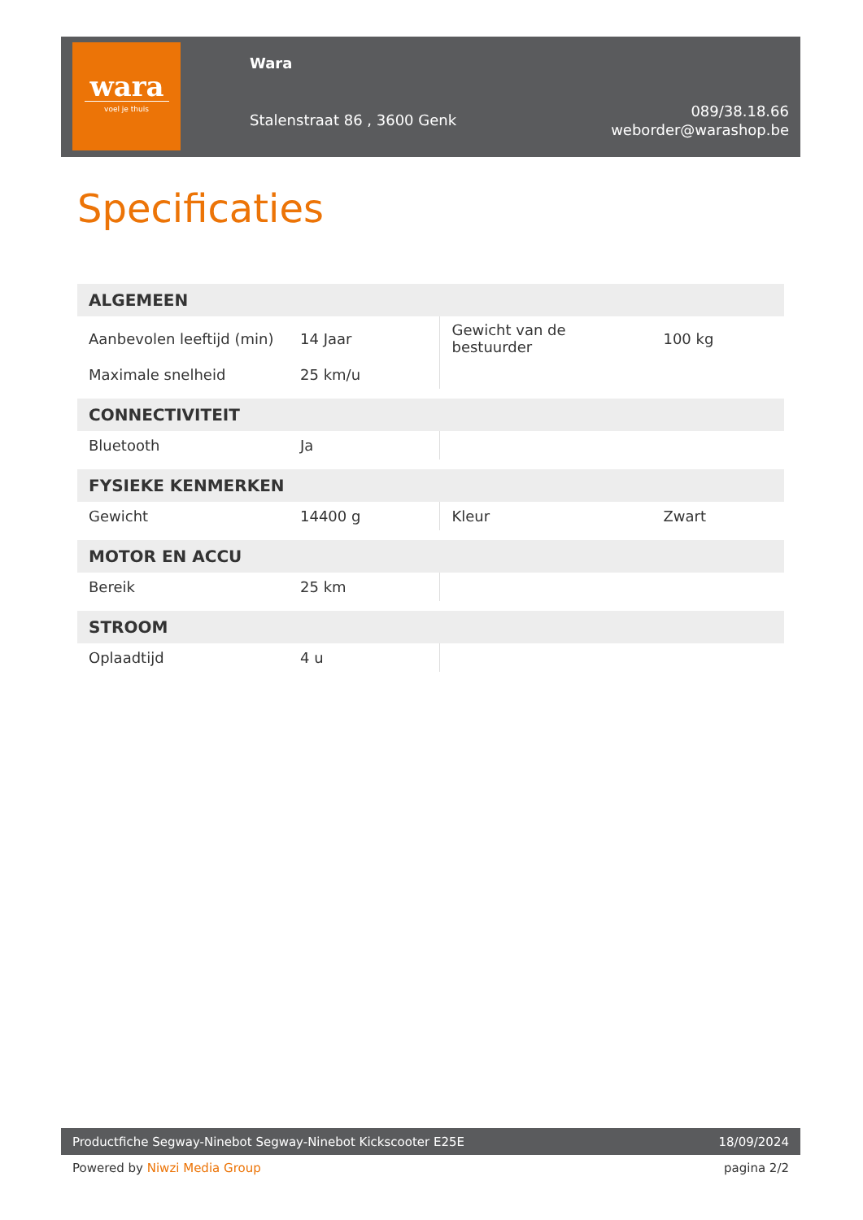wara
voel je thuis
Wara
Stalenstraat 86 , 3600 Genk
089/38.18.66
weborder@warashop.be
Specificaties
| ALGEMEEN | | | |
| --- | --- | --- | --- |
| Aanbevolen leeftijd (min) | 14 Jaar | Gewicht van de bestuurder | 100 kg |
| Maximale snelheid | 25 km/u | | |
| CONNECTIVITEIT | | | |
| Bluetooth | Ja | | |
| FYSIEKE KENMERKEN | | | |
| Gewicht | 14400 g | Kleur | Zwart |
| MOTOR EN ACCU | | | |
| Bereik | 25 km | | |
| STROOM | | | |
| Oplaadtijd | 4 u | | |
Productfiche Segway-Ninebot Segway-Ninebot Kickscooter E25E 18/09/2024
Powered by Niwzi Media Group pagina 2/2